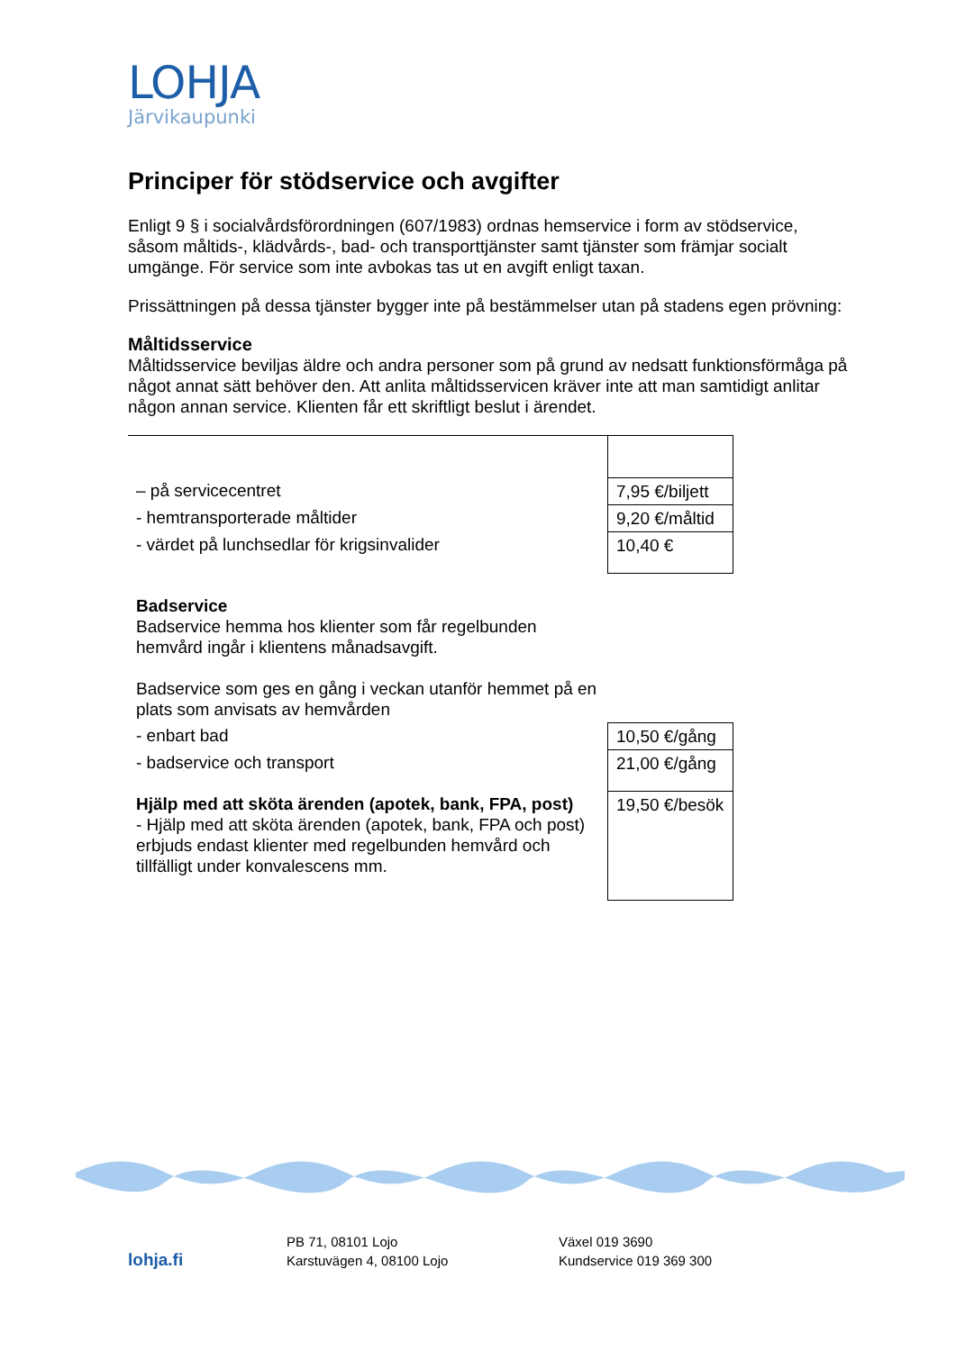LOHJA
Järvikaupunki
Principer för stödservice och avgifter
Enligt 9 § i socialvårdsförordningen (607/1983) ordnas hemservice i form av stödservice, såsom måltids-, klädvårds-, bad- och transporttjänster samt tjänster som främjar socialt umgänge. För service som inte avbokas tas ut en avgift enligt taxan.
Prissättningen på dessa tjänster bygger inte på bestämmelser utan på stadens egen prövning:
Måltidsservice
Måltidsservice beviljas äldre och andra personer som på grund av nedsatt funktionsförmåga på något annat sätt behöver den. Att anlita måltidsservicen kräver inte att man samtidigt anlitar någon annan service. Klienten får ett skriftligt beslut i ärendet.
| – på servicecentret | 7,95 €/biljett |
| - hemtransporterade måltider | 9,20 €/måltid |
| - värdet på lunchsedlar för krigsinvalider | 10,40 € |
| Badservice Badservice hemma hos klienter som får regelbunden hemvård ingår i klientens månadsavgift. Badservice som ges en gång i veckan utanför hemmet på en plats som anvisats av hemvården | |
| - enbart bad | 10,50 €/gång |
| - badservice och transport | 21,00 €/gång |
| Hjälp med att sköta ärenden (apotek, bank, FPA, post) - Hjälp med att sköta ärenden (apotek, bank, FPA och post) erbjuds endast klienter med regelbunden hemvård och tillfälligt under konvalescens mm. | 19,50 €/besök |
lohja.fi
PB 71, 08101 Lojo
Karstuvägen 4, 08100 Lojo
Växel 019 3690
Kundservice 019 369 300